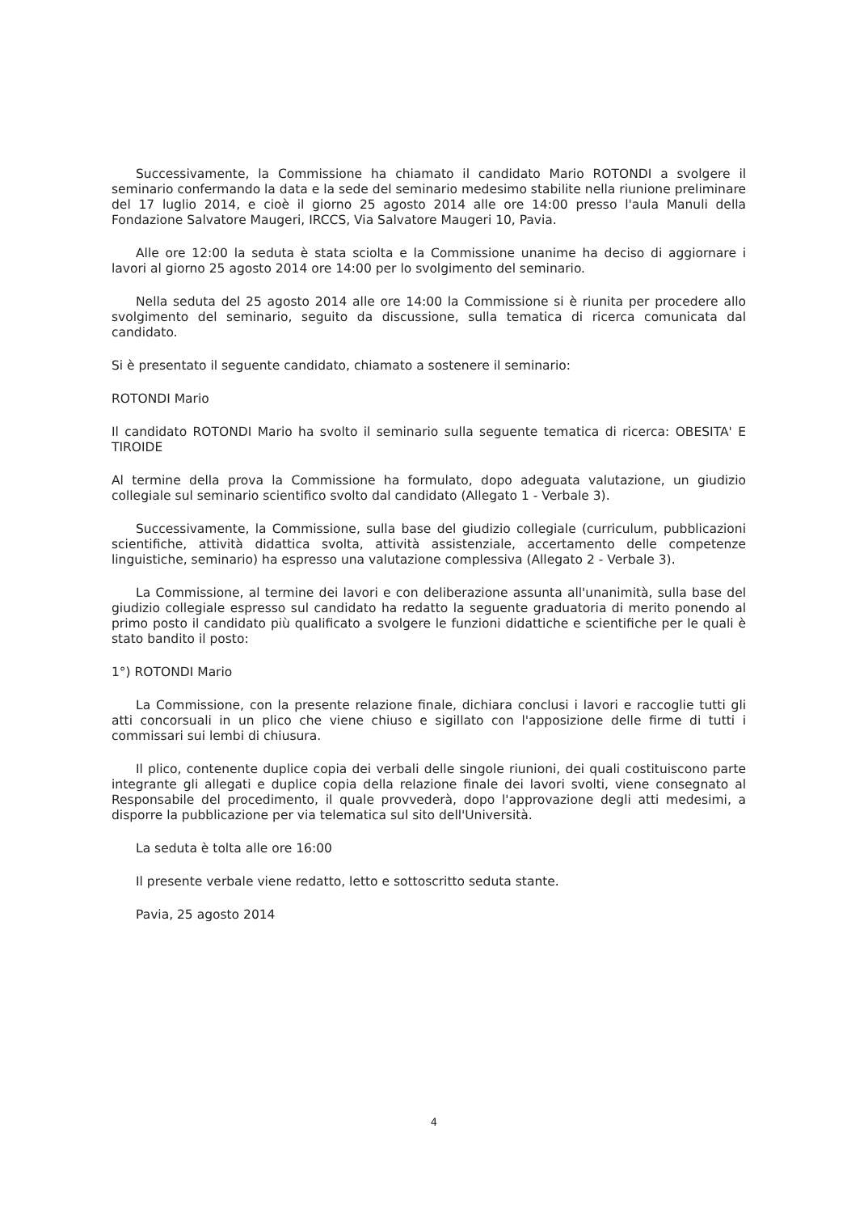Successivamente, la Commissione ha chiamato il candidato Mario ROTONDI a svolgere il seminario confermando la data e la sede del seminario medesimo stabilite nella riunione preliminare del 17 luglio 2014, e cioè il giorno 25 agosto 2014 alle ore 14:00 presso l'aula Manuli della Fondazione Salvatore Maugeri, IRCCS, Via Salvatore Maugeri 10, Pavia.
Alle ore 12:00 la seduta è stata sciolta e la Commissione unanime ha deciso di aggiornare i lavori al giorno 25 agosto 2014 ore 14:00 per lo svolgimento del seminario.
Nella seduta del 25 agosto 2014 alle ore 14:00 la Commissione si è riunita per procedere allo svolgimento del seminario, seguito da discussione, sulla tematica di ricerca comunicata dal candidato.
Si è presentato il seguente candidato, chiamato a sostenere il seminario:
ROTONDI Mario
Il candidato ROTONDI Mario ha svolto il seminario sulla seguente tematica di ricerca: OBESITA' E TIROIDE
Al termine della prova la Commissione ha formulato, dopo adeguata valutazione, un giudizio collegiale sul seminario scientifico svolto dal candidato (Allegato 1 - Verbale 3).
Successivamente, la Commissione, sulla base del giudizio collegiale (curriculum, pubblicazioni scientifiche, attività didattica svolta, attività assistenziale, accertamento delle competenze linguistiche, seminario) ha espresso una valutazione complessiva (Allegato 2 - Verbale 3).
La Commissione, al termine dei lavori e con deliberazione assunta all'unanimità, sulla base del giudizio collegiale espresso sul candidato ha redatto la seguente graduatoria di merito ponendo al primo posto il candidato più qualificato a svolgere le funzioni didattiche e scientifiche per le quali è stato bandito il posto:
1°) ROTONDI Mario
La Commissione, con la presente relazione finale, dichiara conclusi i lavori e raccoglie tutti gli atti concorsuali in un plico che viene chiuso e sigillato con l'apposizione delle firme di tutti i commissari sui lembi di chiusura.
Il plico, contenente duplice copia dei verbali delle singole riunioni, dei quali costituiscono parte integrante gli allegati e duplice copia della relazione finale dei lavori svolti, viene consegnato al Responsabile del procedimento, il quale provvederà, dopo l'approvazione degli atti medesimi, a disporre la pubblicazione per via telematica sul sito dell'Università.
La seduta è tolta alle ore 16:00
Il presente verbale viene redatto, letto e sottoscritto seduta stante.
Pavia, 25 agosto 2014
4